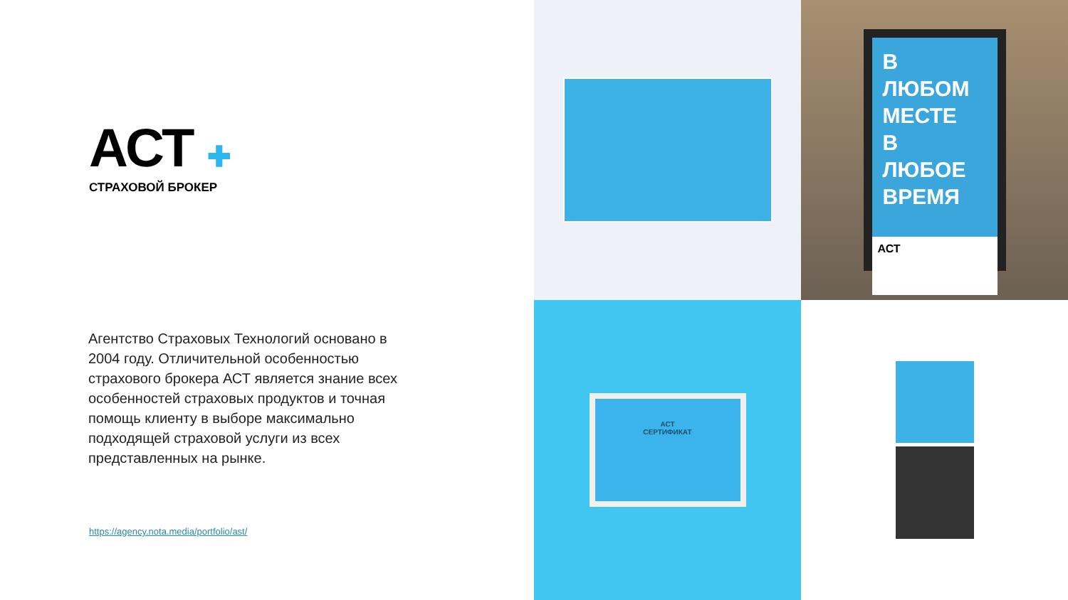АСТ ✚
СТРАХОВОЙ БРОКЕР
Агентство Страховых Технологий основано в 2004 году. Отличительной особенностью страхового брокера АСТ является знание всех особенностей страховых продуктов и точная помощь клиенту в выборе максимально подходящей страховой услуги из всех представленных на рынке.
https://agency.nota.media/portfolio/ast/
В ЛЮБОМ
МЕСТЕ
В ЛЮБОЕ
ВРЕМЯ
АСТ
АСТ
СЕРТИФИКАТ